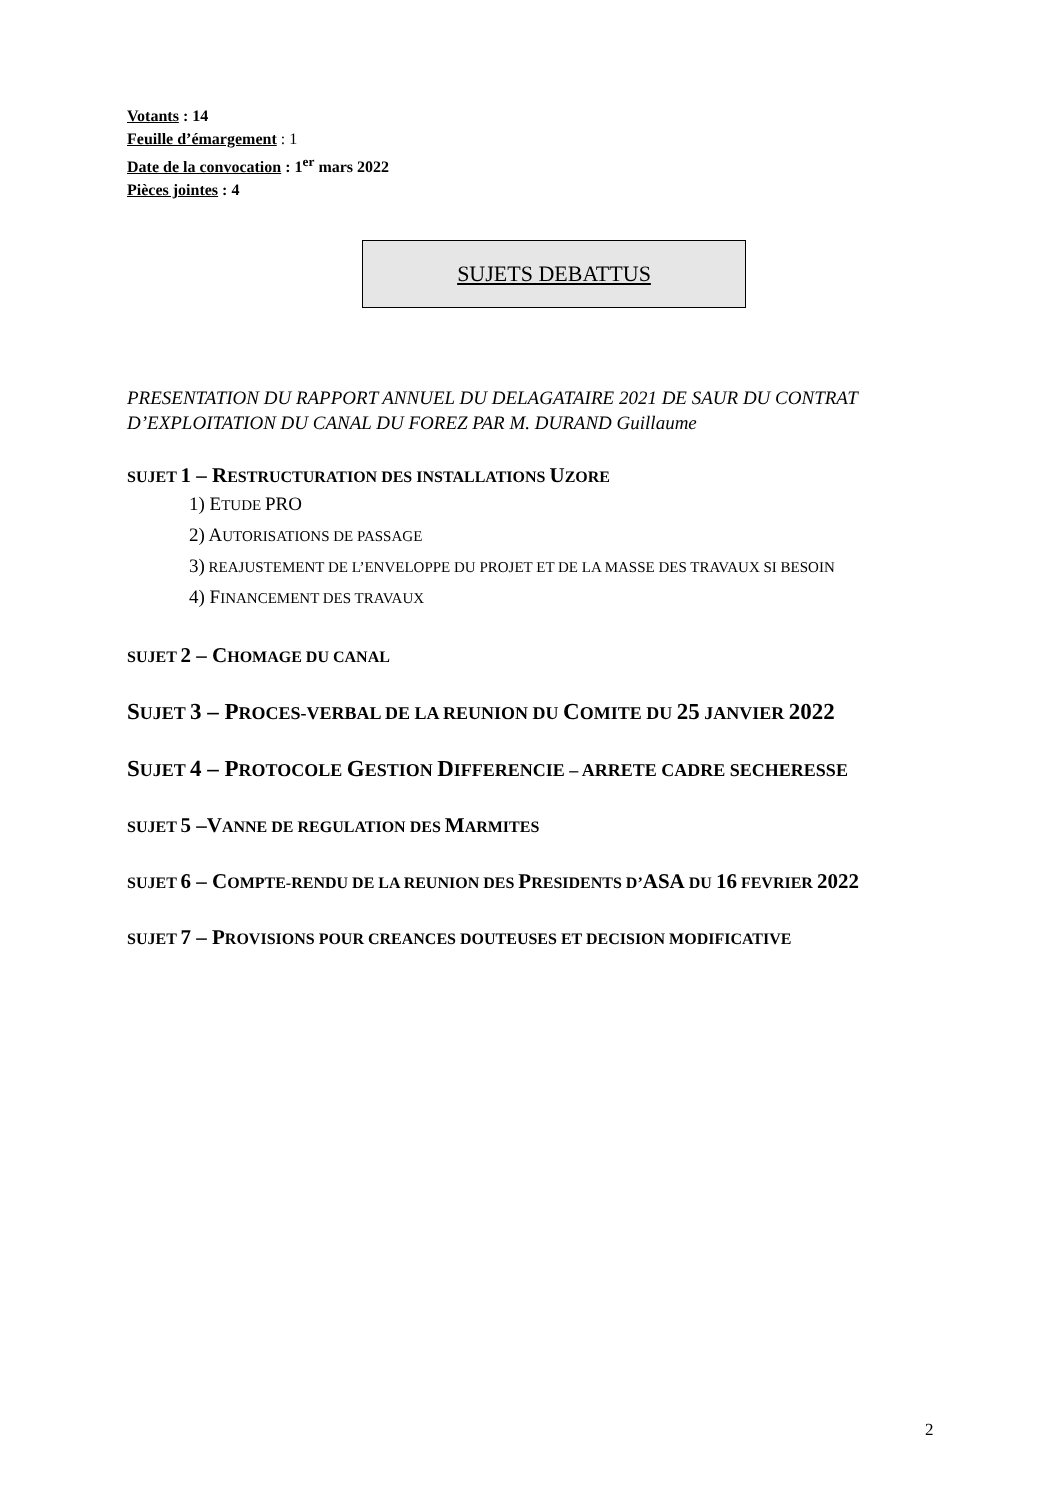Votants : 14
Feuille d’émargement : 1
Date de la convocation : 1<sup>er</sup> mars 2022
Pièces jointes : 4
SUJETS DEBATTUS
PRESENTATION DU RAPPORT ANNUEL DU DELAGATAIRE 2021 DE SAUR DU CONTRAT D’EXPLOITATION DU CANAL DU FOREZ PAR M. DURAND Guillaume
SUJET 1 – RESTRUCTURATION DES INSTALLATIONS UZORE
1) ETUDE PRO
2) AUTORISATIONS DE PASSAGE
3) REAJUSTEMENT DE L’ENVELOPPE DU PROJET ET DE LA MASSE DES TRAVAUX SI BESOIN
4) FINANCEMENT DES TRAVAUX
SUJET 2 – CHOMAGE DU CANAL
SUJET 3 – PROCES-VERBAL DE LA REUNION DU COMITE DU 25 JANVIER 2022
SUJET 4 – PROTOCOLE GESTION DIFFERENCIE – ARRETE CADRE SECHERESSE
SUJET 5 –VANNE DE REGULATION DES MARMITES
SUJET 6 – COMPTE-RENDU DE LA REUNION DES PRESIDENTS D’ASA DU 16 FEVRIER 2022
SUJET 7 – PROVISIONS POUR CREANCES DOUTEUSES ET DECISION MODIFICATIVE
2